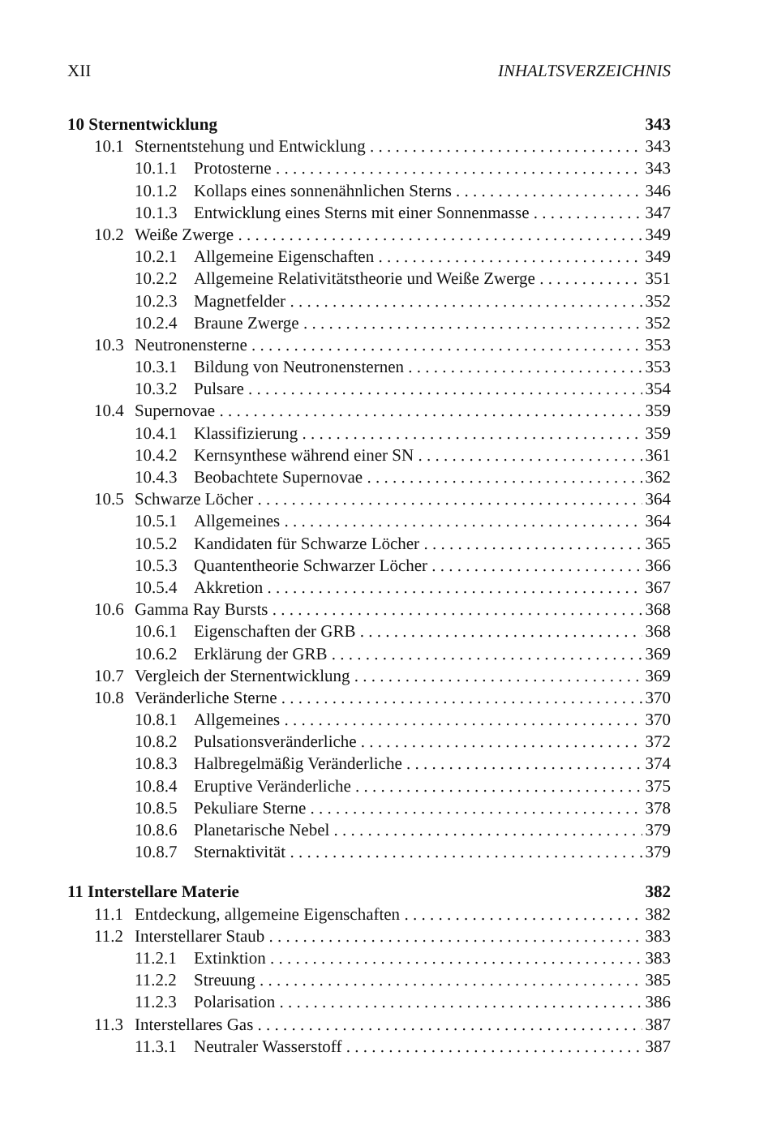XII INHALTSVERZEICHNIS
10 Sternentwicklung 343
10.1 Sternentstehung und Entwicklung 343
10.1.1 Protosterne 343
10.1.2 Kollaps eines sonnenähnlichen Sterns 346
10.1.3 Entwicklung eines Sterns mit einer Sonnenmasse 347
10.2 Weiße Zwerge 349
10.2.1 Allgemeine Eigenschaften 349
10.2.2 Allgemeine Relativitätstheorie und Weiße Zwerge 351
10.2.3 Magnetfelder 352
10.2.4 Braune Zwerge 352
10.3 Neutronensterne 353
10.3.1 Bildung von Neutronensternen 353
10.3.2 Pulsare 354
10.4 Supernovae 359
10.4.1 Klassifizierung 359
10.4.2 Kernsynthese während einer SN 361
10.4.3 Beobachtete Supernovae 362
10.5 Schwarze Löcher 364
10.5.1 Allgemeines 364
10.5.2 Kandidaten für Schwarze Löcher 365
10.5.3 Quantentheorie Schwarzer Löcher 366
10.5.4 Akkretion 367
10.6 Gamma Ray Bursts 368
10.6.1 Eigenschaften der GRB 368
10.6.2 Erklärung der GRB 369
10.7 Vergleich der Sternentwicklung 369
10.8 Veränderliche Sterne 370
10.8.1 Allgemeines 370
10.8.2 Pulsationsveränderliche 372
10.8.3 Halbregelmäßig Veränderliche 374
10.8.4 Eruptive Veränderliche 375
10.8.5 Pekuliare Sterne 378
10.8.6 Planetarische Nebel 379
10.8.7 Sternaktivität 379
11 Interstellare Materie 382
11.1 Entdeckung, allgemeine Eigenschaften 382
11.2 Interstellarer Staub 383
11.2.1 Extinktion 383
11.2.2 Streuung 385
11.2.3 Polarisation 386
11.3 Interstellares Gas 387
11.3.1 Neutraler Wasserstoff 387